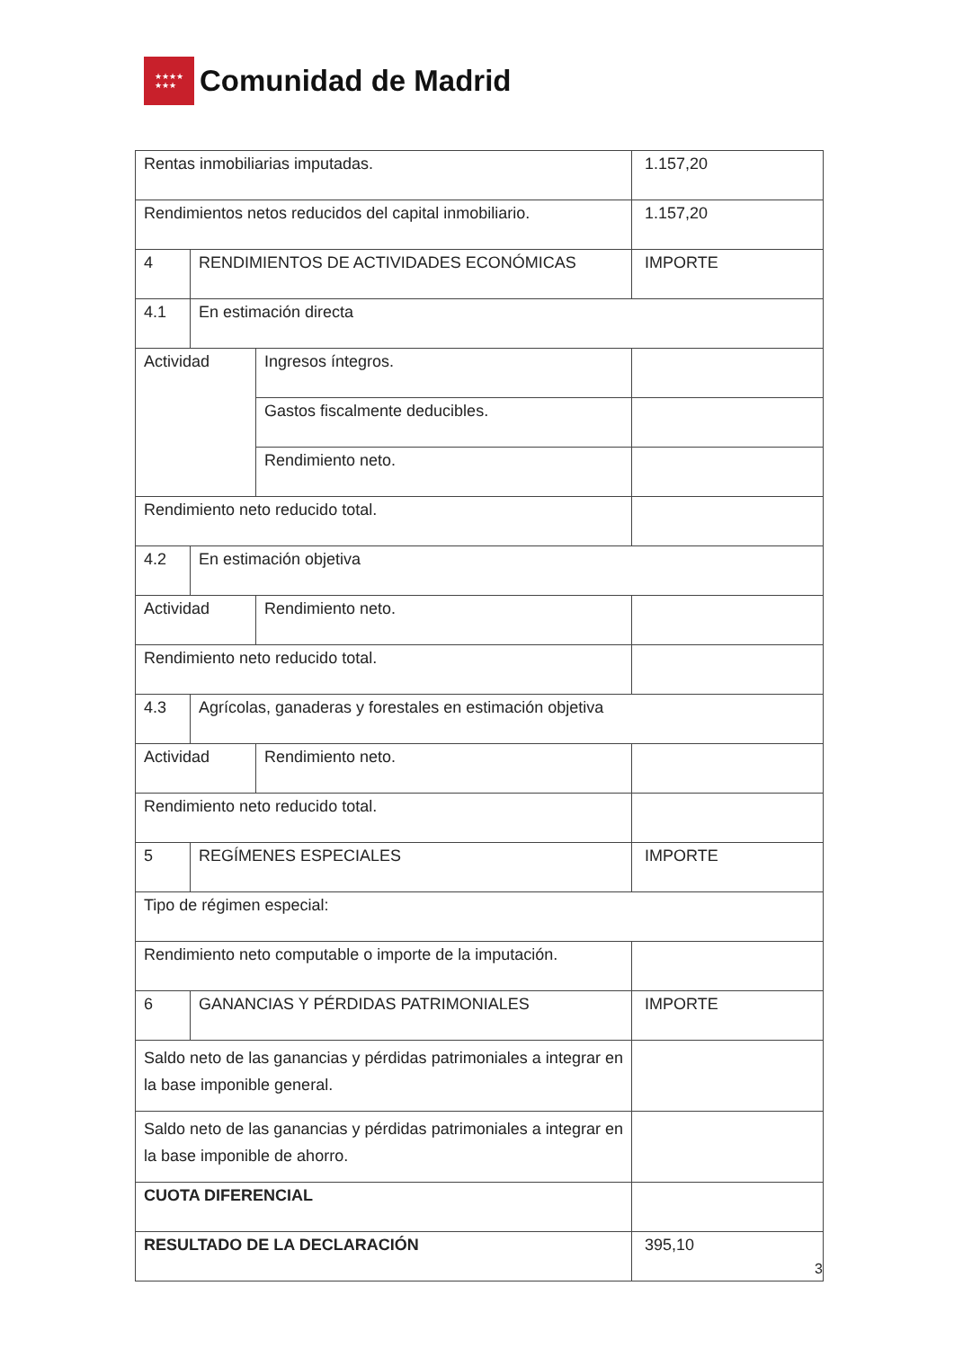★★★★
★★★
Comunidad de Madrid
| Rentas inmobiliarias imputadas. | | | 1.157,20 |
| Rendimientos netos reducidos del capital inmobiliario. | | | 1.157,20 |
| 4 | RENDIMIENTOS DE ACTIVIDADES ECONÓMICAS | | IMPORTE |
| 4.1 | En estimación directa | | |
| Actividad | | Ingresos íntegros. | |
| | | Gastos fiscalmente deducibles. | |
| | | Rendimiento neto. | |
| Rendimiento neto reducido total. | | | |
| 4.2 | En estimación objetiva | | |
| Actividad | | Rendimiento neto. | |
| Rendimiento neto reducido total. | | | |
| 4.3 | Agrícolas, ganaderas y forestales en estimación objetiva | | |
| Actividad | | Rendimiento neto. | |
| Rendimiento neto reducido total. | | | |
| 5 | REGÍMENES ESPECIALES | | IMPORTE |
| Tipo de régimen especial: | | | |
| Rendimiento neto computable o importe de la imputación. | | | |
| 6 | GANANCIAS Y PÉRDIDAS PATRIMONIALES | | IMPORTE |
| Saldo neto de las ganancias y pérdidas patrimoniales a integrar en la base imponible general. | | | |
| Saldo neto de las ganancias y pérdidas patrimoniales a integrar en la base imponible de ahorro. | | | |
| CUOTA DIFERENCIAL | | | |
| RESULTADO DE LA DECLARACIÓN | | | 395,10 |
3